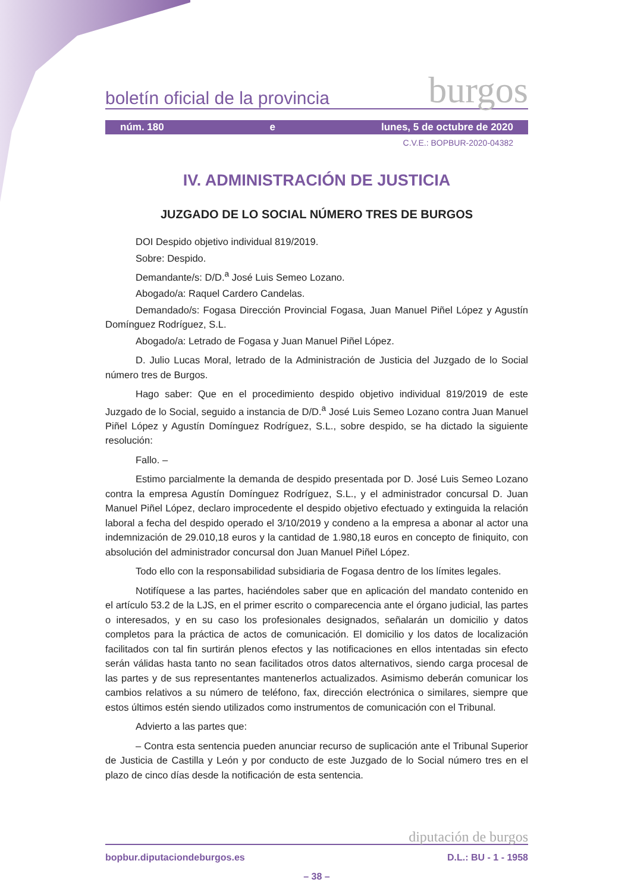boletín oficial de la provincia burgos
núm. 180 e lunes, 5 de octubre de 2020
C.V.E.: BOPBUR-2020-04382
IV. ADMINISTRACIÓN DE JUSTICIA
JUZGADO DE LO SOCIAL NÚMERO TRES DE BURGOS
DOI Despido objetivo individual 819/2019.
Sobre: Despido.
Demandante/s: D/D.<sup>a</sup> José Luis Semeo Lozano.
Abogado/a: Raquel Cardero Candelas.
Demandado/s: Fogasa Dirección Provincial Fogasa, Juan Manuel Piñel López y Agustín Domínguez Rodríguez, S.L.
Abogado/a: Letrado de Fogasa y Juan Manuel Piñel López.
D. Julio Lucas Moral, letrado de la Administración de Justicia del Juzgado de lo Social número tres de Burgos.
Hago saber: Que en el procedimiento despido objetivo individual 819/2019 de este Juzgado de lo Social, seguido a instancia de D/D.<sup>a</sup> José Luis Semeo Lozano contra Juan Manuel Piñel López y Agustín Domínguez Rodríguez, S.L., sobre despido, se ha dictado la siguiente resolución:
Fallo. –
Estimo parcialmente la demanda de despido presentada por D. José Luis Semeo Lozano contra la empresa Agustín Domínguez Rodríguez, S.L., y el administrador concursal D. Juan Manuel Piñel López, declaro improcedente el despido objetivo efectuado y extinguida la relación laboral a fecha del despido operado el 3/10/2019 y condeno a la empresa a abonar al actor una indemnización de 29.010,18 euros y la cantidad de 1.980,18 euros en concepto de finiquito, con absolución del administrador concursal don Juan Manuel Piñel López.
Todo ello con la responsabilidad subsidiaria de Fogasa dentro de los límites legales.
Notifíquese a las partes, haciéndoles saber que en aplicación del mandato contenido en el artículo 53.2 de la LJS, en el primer escrito o comparecencia ante el órgano judicial, las partes o interesados, y en su caso los profesionales designados, señalarán un domicilio y datos completos para la práctica de actos de comunicación. El domicilio y los datos de localización facilitados con tal fin surtirán plenos efectos y las notificaciones en ellos intentadas sin efecto serán válidas hasta tanto no sean facilitados otros datos alternativos, siendo carga procesal de las partes y de sus representantes mantenerlos actualizados. Asimismo deberán comunicar los cambios relativos a su número de teléfono, fax, dirección electrónica o similares, siempre que estos últimos estén siendo utilizados como instrumentos de comunicación con el Tribunal.
Advierto a las partes que:
– Contra esta sentencia pueden anunciar recurso de suplicación ante el Tribunal Superior de Justicia de Castilla y León y por conducto de este Juzgado de lo Social número tres en el plazo de cinco días desde la notificación de esta sentencia.
diputación de burgos
bopbur.diputaciondeburgos.es D.L.: BU - 1 - 1958
– 38 –